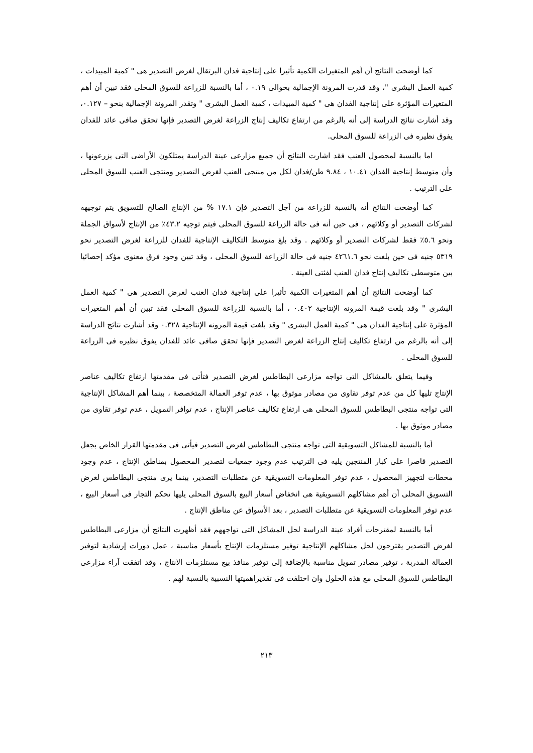كما أوضحت النتائج أن أهم المتغيرات الكمية تأثيرا على إنتاجية فدان البرتقال لغرض التصدير هى " كمية المبيدات ، كمية العمل البشرى "، وقد قدرت المرونة الإجمالية بحوالى ٠.١٩ ، أما بالنسبة للزراعة للسوق المحلى فقد تبين أن أهم المتغيرات المؤثرة على إنتاجية الفدان هى " كمية المبيدات ، كمية العمل البشرى " وتقدر المرونة الإجمالية بنحو – ٠.١٢٧، وقد أشارت نتائج الدراسة إلى أنه بالرغم من ارتفاع تكاليف إنتاج الزراعة لغرض التصدير فإنها تحقق صافى عائد للفدان يفوق نظيره فى الزراعة للسوق المحلى.
اما بالنسبة لمحصول العنب فقد اشارت النتائج أن جميع مزارعى عينة الدراسة يمتلكون الأراضى التى يزرعونها ، وأن متوسط إنتاجية الفدان ١٠.٤١ ، ٩.٨٤ طن/فدان لكل من منتجى العنب لغرض التصدير ومنتجى العنب للسوق المحلى على الترتيب .
كما أوضحت النتائج أنه بالنسبة للزراعة من آجل التصدير فإن ١٧.١ % من الإنتاج الصالح للتسويق يتم توجيهه لشركات التصدير أو وكلائهم ، فى حين أنه فى حالة الزراعة للسوق المحلى فيتم توجيه ٤٣.٢٪ من الإنتاج لأسواق الجملة ونحو ٥.٦٪ فقط لشركات التصدير أو وكلائهم . وقد بلغ متوسط التكاليف الإنتاجية للفدان للزراعة لغرض التصدير نحو ٥٣١٩ جنيه فى حين بلغت نحو ٤٢٦١.٦ جنيه فى حالة الزراعة للسوق المحلى ، وقد تبين وجود فرق معنوى مؤكد إحصائيا بين متوسطى تكاليف إنتاج فدان العنب لفئتى العينة .
كما أوضحت النتائج أن أهم المتغيرات الكمية تأثيرا على إنتاجية فدان العنب لغرض التصدير هى " كمية العمل البشرى " وقد بلغت قيمة المرونه الإنتاجية ٠.٤٠٢ ، أما بالنسبة للزراعة للسوق المحلى فقد تبين أن أهم المتغيرات المؤثرة على إنتاجية الفدان هى " كمية العمل البشرى " وقد بلغت قيمة المرونه الإنتاجية ٠.٣٢٨ وقد أشارت نتائج الدراسة إلى أنه بالرغم من ارتفاع تكاليف إنتاج الزراعة لغرض التصدير فإنها تحقق صافى عائد للفدان يفوق نظيره فى الزراعة للسوق المحلى .
وفيما يتعلق بالمشاكل التى تواجه مزارعى البطاطس لغرض التصدير فتأتى فى مقدمتها ارتفاع تكاليف عناصر الإنتاج تليها كل من عدم توفر تقاوى من مصادر موثوق بها ، عدم توفر العمالة المتخصصة ، بينما أهم المشاكل الإنتاجية التى تواجه منتجى البطاطس للسوق المحلى هى ارتفاع تكاليف عناصر الإنتاج ، عدم توافر التمويل ، عدم توفر تقاوى من مصادر موثوق بها .
أما بالنسبة للمشاكل التسويقية التى تواجه منتجى البطاطس لغرض التصدير فيأتى فى مقدمتها القرار الخاص بجعل التصدير قاصرا على كبار المنتجين يليه فى الترتيب عدم وجود جمعيات لتصدير المحصول بمناطق الإنتاج ، عدم وجود محطات لتجهيز المحصول ، عدم توفر المعلومات التسويقية عن متطلبات التصدير، بينما يرى منتجى البطاطس لغرض التسويق المحلى أن أهم مشاكلهم التسويقية هى انخفاض أسعار البيع بالسوق المحلى يليها تحكم التجار فى أسعار البيع ، عدم توفر المعلومات التسويقية عن متطلبات التصدير ، بعد الأسواق عن مناطق الإنتاج .
أما بالنسبة لمقترحات أفراد عينة الدراسة لحل المشاكل التى تواجههم فقد أظهرت النتائج أن مزارعى البطاطس لغرض التصدير يقترحون لحل مشاكلهم الإنتاجية توفير مستلزمات الإنتاج بأسعار مناسبة ، عمل دورات إرشادية لتوفير العمالة المدربة ، توفير مصادر تمويل مناسبة بالإضافة إلى توفير منافذ بيع مستلزمات الانتاج ، وقد اتفقت آراء مزارعى البطاطس للسوق المحلى مع هذه الحلول وان اختلفت فى تقديراهميتها النسبية بالنسبة لهم .
٢١٣